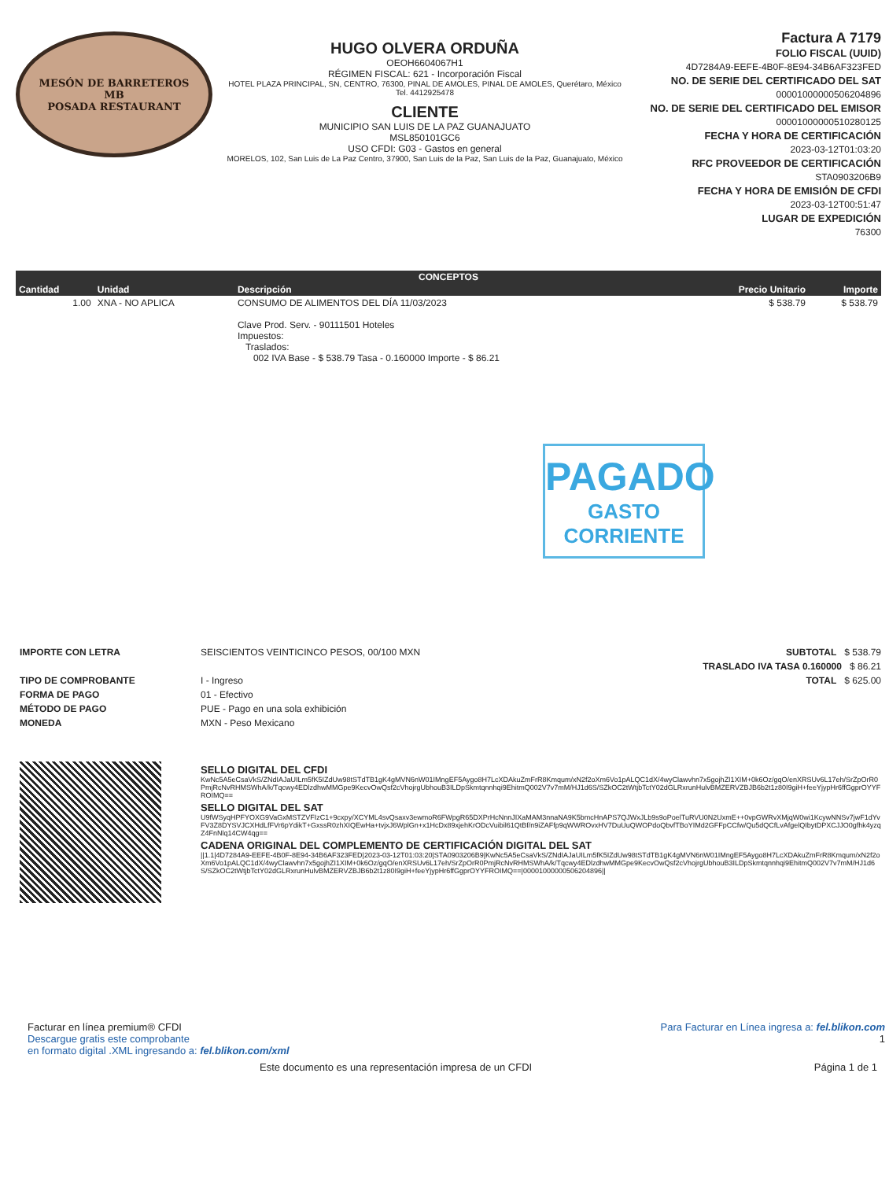MESÓN DE BARRETEROS
MB
POSADA RESTAURANT
HUGO OLVERA ORDUÑA
OEOH6604067H1
RÉGIMEN FISCAL: 621 - Incorporación Fiscal
HOTEL PLAZA PRINCIPAL, SN, CENTRO, 76300, PINAL DE AMOLES, PINAL DE AMOLES, Querétaro, México
Tel. 4412925478
CLIENTE
MUNICIPIO SAN LUIS DE LA PAZ GUANAJUATO
MSL850101GC6
USO CFDI: G03 - Gastos en general
MORELOS, 102, San Luis de La Paz Centro, 37900, San Luis de la Paz, San Luis de la Paz, Guanajuato, México
Factura A 7179
FOLIO FISCAL (UUID)
4D7284A9-EEFE-4B0F-8E94-34B6AF323FED
NO. DE SERIE DEL CERTIFICADO DEL SAT
00001000000506204896
NO. DE SERIE DEL CERTIFICADO DEL EMISOR
00001000000510280125
FECHA Y HORA DE CERTIFICACIÓN
2023-03-12T01:03:20
RFC PROVEEDOR DE CERTIFICACIÓN
STA0903206B9
FECHA Y HORA DE EMISIÓN DE CFDI
2023-03-12T00:51:47
LUGAR DE EXPEDICIÓN
76300
| CONCEPTOS | | | | |
| --- | --- | --- | --- | --- |
| Cantidad | Unidad | Descripción | Precio Unitario | Importe |
| 1.00 | XNA - NO APLICA | CONSUMO DE ALIMENTOS DEL DÍA 11/03/2023 Clave Prod. Serv. - 90111501 Hoteles Impuestos: Traslados: 002 IVA Base - $ 538.79 Tasa - 0.160000 Importe - $ 86.21 | $ 538.79 | $ 538.79 |
PAGADO
GASTO
CORRIENTE
IMPORTE CON LETRA
TIPO DE COMPROBANTE
FORMA DE PAGO
MÉTODO DE PAGO
MONEDA
SEISCIENTOS VEINTICINCO PESOS, 00/100 MXN
I - Ingreso
01 - Efectivo
PUE - Pago en una sola exhibición
MXN - Peso Mexicano
SUBTOTAL $ 538.79
TRASLADO IVA TASA 0.160000 $ 86.21
TOTAL $ 625.00
SELLO DIGITAL DEL CFDI
KwNc5A5eCsaVkS/ZNdIAJaUILm5fK5IZdUw98tSTdTB1gK4gMVN6nW01IMngEF5Aygo8H7LcXDAkuZmFrR8Kmqum/xN2f2oXm6Vo1pALQC1dX/4wyClawvhn7x5gojhZI1XIM+0k6Oz/gqO/enXRSUv6L17eh/SrZpOrR0PmjRcNvRHMSWhA/k/Tqcwy4EDlzdhwMMGpe9KecvOwQsf2cVhojrgUbhouB3ILDpSkmtqnnhqi9EhitmQ002V7v7mM/HJ1d6S/SZkOC2tWtjbTctY02dGLRxrunHulvBMZERVZBJB6b2t1z80I9giH+feeYjypHr6ffGgprOYYFROIMQ==
SELLO DIGITAL DEL SAT
U9fWSyqHPFYOXG9VaGxMSTZVFIzC1+9cxpy/XCYML4svQsaxv3ewmoR6FWpgR65DXPrHcNnnJIXaMAM3nnaNA9K5bmcHnAPS7QJWxJLb9s9oPoelTuRVU0N2UxmE++0vpGWRvXMjqW0wi1KcywNNSv7jwF1dYvFV3Z8DYSVJCXHdLfFVr6pYdikT+GxssR0zhXIQEwHa+tvjxJ6WplGn+x1HcDx89xjehKrODcVuibil61QtBf/n9iZAFfp9qWWROvxHV7DuUuQWOPdoQbvfTBoYIMd2GFFpCCfw/Qu5dQCfLvAfgelQIbytDPXCJJO0gfhk4yzqZ4FnNlq14CW4qg==
CADENA ORIGINAL DEL COMPLEMENTO DE CERTIFICACIÓN DIGITAL DEL SAT
||1.1|4D7284A9-EEFE-4B0F-8E94-34B6AF323FED|2023-03-12T01:03:20|STA0903206B9|KwNc5A5eCsaVkS/ZNdIAJaUILm5fK5IZdUw98tSTdTB1gK4gMVN6nW01IMngEF5Aygo8H7LcXDAkuZmFrR8Kmqum/xN2f2oXm6Vo1pALQC1dX/4wyClawvhn7x5gojhZI1XIM+0k6Oz/gqO/enXRSUv6L17eh/SrZpOrR0PmjRcNvRHMSWhA/k/Tqcwy4EDlzdhwMMGpe9KecvOwQsf2cVhojrgUbhouB3ILDpSkmtqnnhqi9EhitmQ002V7v7mM/HJ1d6S/SZkOC2tWtjbTctY02dGLRxrunHulvBMZERVZBJB6b2t1z80I9giH+feeYjypHr6ffGgprOYYFROIMQ==|00001000000506204896||
Facturar en línea premium® CFDI
Descargue gratis este comprobante
en formato digital .XML ingresando a: fel.blikon.com/xml
Para Facturar en Línea ingresa a: fel.blikon.com
1
Este documento es una representación impresa de un CFDI Página 1 de 1